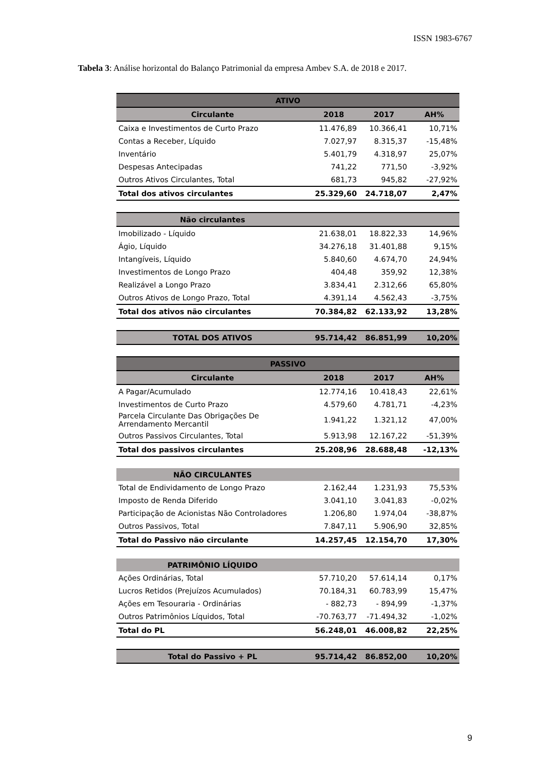ISSN 1983-6767
Tabela 3: Análise horizontal do Balanço Patrimonial da empresa Ambev S.A. de 2018 e 2017.
| ATIVO | | | |
| --- | --- | --- | --- |
| Circulante | 2018 | 2017 | AH% |
| Caixa e Investimentos de Curto Prazo | 11.476,89 | 10.366,41 | 10,71% |
| Contas a Receber, Líquido | 7.027,97 | 8.315,37 | -15,48% |
| Inventário | 5.401,79 | 4.318,97 | 25,07% |
| Despesas Antecipadas | 741,22 | 771,50 | -3,92% |
| Outros Ativos Circulantes, Total | 681,73 | 945,82 | -27,92% |
| Total dos ativos circulantes | 25.329,60 | 24.718,07 | 2,47% |
| Não circulantes | | | |
| Imobilizado - Líquido | 21.638,01 | 18.822,33 | 14,96% |
| Ágio, Líquido | 34.276,18 | 31.401,88 | 9,15% |
| Intangíveis, Líquido | 5.840,60 | 4.674,70 | 24,94% |
| Investimentos de Longo Prazo | 404,48 | 359,92 | 12,38% |
| Realizável a Longo Prazo | 3.834,41 | 2.312,66 | 65,80% |
| Outros Ativos de Longo Prazo, Total | 4.391,14 | 4.562,43 | -3,75% |
| Total dos ativos não circulantes | 70.384,82 | 62.133,92 | 13,28% |
| TOTAL DOS ATIVOS | 95.714,42 | 86.851,99 | 10,20% |
| PASSIVO | | | |
| Circulante | 2018 | 2017 | AH% |
| A Pagar/Acumulado | 12.774,16 | 10.418,43 | 22,61% |
| Investimentos de Curto Prazo | 4.579,60 | 4.781,71 | -4,23% |
| Parcela Circulante Das Obrigações De Arrendamento Mercantil | 1.941,22 | 1.321,12 | 47,00% |
| Outros Passivos Circulantes, Total | 5.913,98 | 12.167,22 | -51,39% |
| Total dos passivos circulantes | 25.208,96 | 28.688,48 | -12,13% |
| NÃO CIRCULANTES | | | |
| Total de Endividamento de Longo Prazo | 2.162,44 | 1.231,93 | 75,53% |
| Imposto de Renda Diferido | 3.041,10 | 3.041,83 | -0,02% |
| Participação de Acionistas Não Controladores | 1.206,80 | 1.974,04 | -38,87% |
| Outros Passivos, Total | 7.847,11 | 5.906,90 | 32,85% |
| Total do Passivo não circulante | 14.257,45 | 12.154,70 | 17,30% |
| PATRIMÔNIO LÍQUIDO | | | |
| Ações Ordinárias, Total | 57.710,20 | 57.614,14 | 0,17% |
| Lucros Retidos (Prejuízos Acumulados) | 70.184,31 | 60.783,99 | 15,47% |
| Ações em Tesouraria - Ordinárias | - 882,73 | - 894,99 | -1,37% |
| Outros Patrimônios Líquidos, Total | -70.763,77 | -71.494,32 | -1,02% |
| Total do PL | 56.248,01 | 46.008,82 | 22,25% |
| Total do Passivo + PL | 95.714,42 | 86.852,00 | 10,20% |
9